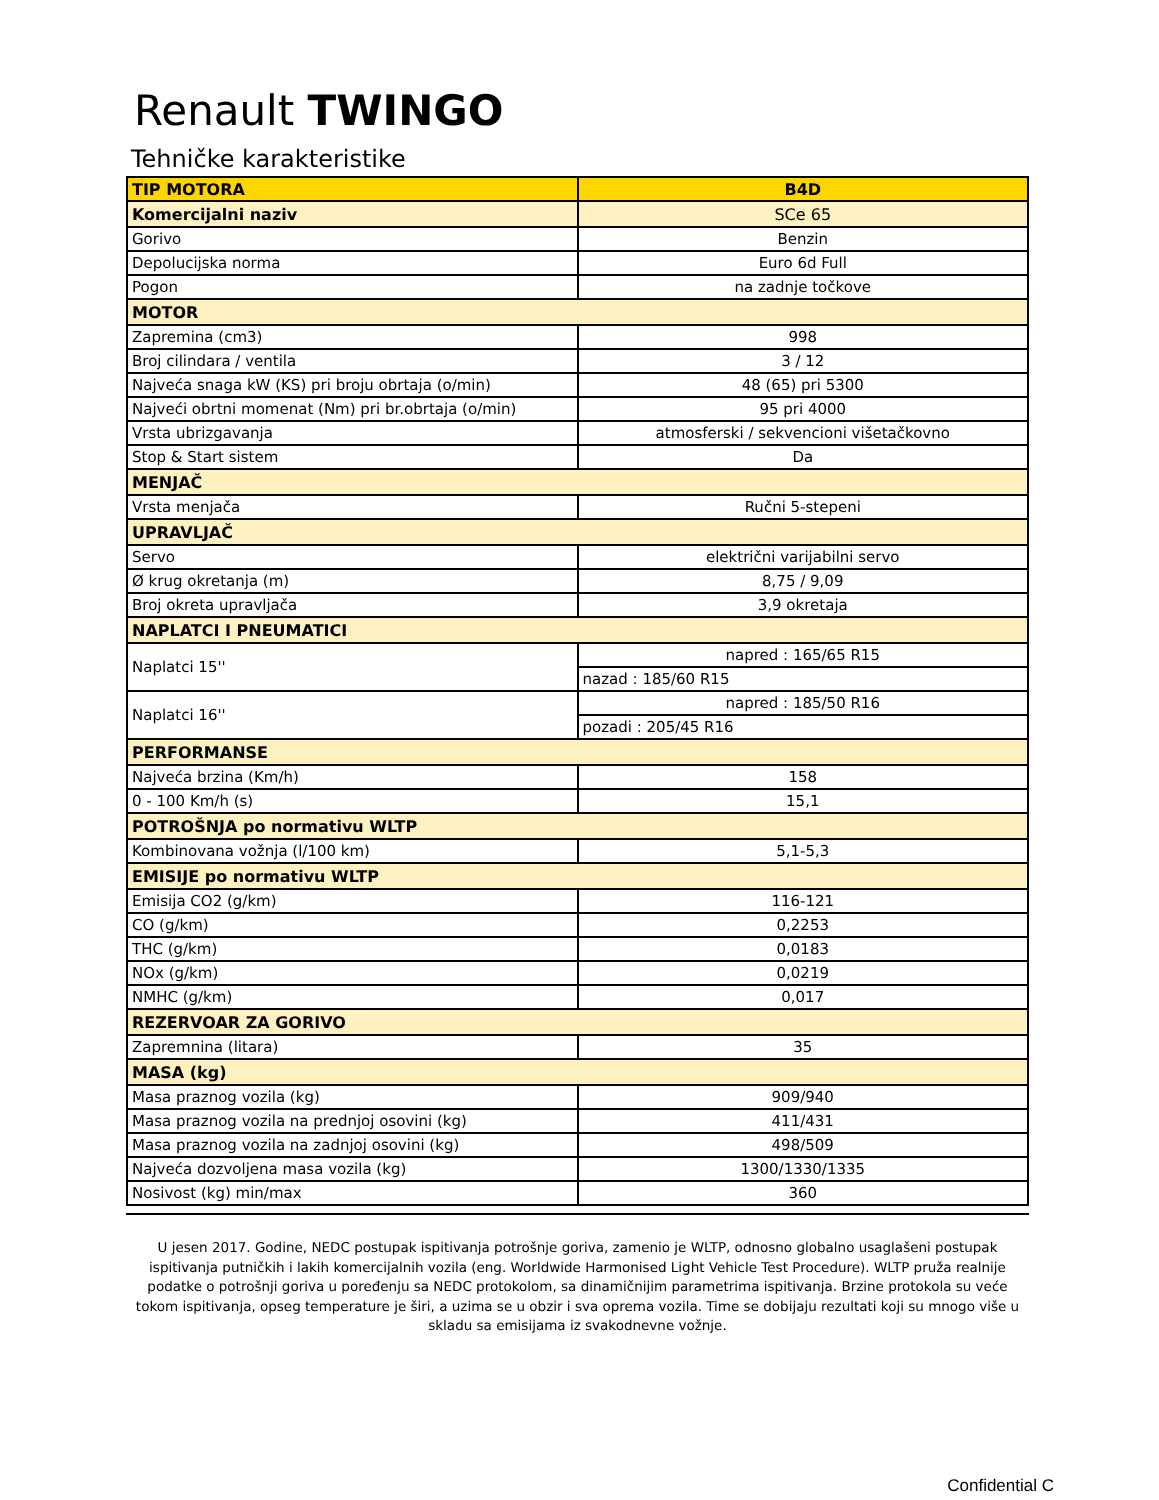Renault TWINGO
Tehničke karakteristike
| TIP MOTORA | B4D |
| Komercijalni naziv | SCe 65 |
| Gorivo | Benzin |
| Depolucijska norma | Euro 6d Full |
| Pogon | na zadnje točkove |
| MOTOR | |
| Zapremina (cm3) | 998 |
| Broj cilindara / ventila | 3 / 12 |
| Najveća snaga kW (KS) pri broju obrtaja (o/min) | 48 (65) pri 5300 |
| Najveći obrtni momenat (Nm) pri br.obrtaja (o/min) | 95 pri 4000 |
| Vrsta ubrizgavanja | atmosferski / sekvencioni višetačkovno |
| Stop & Start sistem | Da |
| MENJAČ | |
| Vrsta menjača | Ručni 5-stepeni |
| UPRAVLJAČ | |
| Servo | električni varijabilni servo |
| Ø krug okretanja (m) | 8,75 / 9,09 |
| Broj okreta upravljača | 3,9 okretaja |
| NAPLATCI I PNEUMATICI | |
| Naplatci 15'' | napred : 165/65 R15 |
| | nazad : 185/60 R15 |
| Naplatci 16'' | napred : 185/50 R16 |
| | pozadi : 205/45 R16 |
| PERFORMANSE | |
| Najveća brzina (Km/h) | 158 |
| 0 - 100 Km/h (s) | 15,1 |
| POTROŠNJA po normativu WLTP | |
| Kombinovana vožnja (l/100 km) | 5,1-5,3 |
| EMISIJE po normativu WLTP | |
| Emisija CO2 (g/km) | 116-121 |
| CO (g/km) | 0,2253 |
| THC (g/km) | 0,0183 |
| NOx (g/km) | 0,0219 |
| NMHC (g/km) | 0,017 |
| REZERVOAR ZA GORIVO | |
| Zapremnina (litara) | 35 |
| MASA (kg) | |
| Masa praznog vozila (kg) | 909/940 |
| Masa praznog vozila na prednjoj osovini (kg) | 411/431 |
| Masa praznog vozila na zadnjoj osovini (kg) | 498/509 |
| Najveća dozvoljena masa vozila (kg) | 1300/1330/1335 |
| Nosivost (kg) min/max | 360 |
U jesen 2017. Godine, NEDC postupak ispitivanja potrošnje goriva, zamenio je WLTP, odnosno globalno usaglašeni postupak ispitivanja putničkih i lakih komercijalnih vozila (eng. Worldwide Harmonised Light Vehicle Test Procedure). WLTP pruža realnije podatke o potrošnji goriva u poređenju sa NEDC protokolom, sa dinamičnijim parametrima ispitivanja. Brzine protokola su veće tokom ispitivanja, opseg temperature je širi, a uzima se u obzir i sva oprema vozila. Time se dobijaju rezultati koji su mnogo više u skladu sa emisijama iz svakodnevne vožnje.
Confidential C